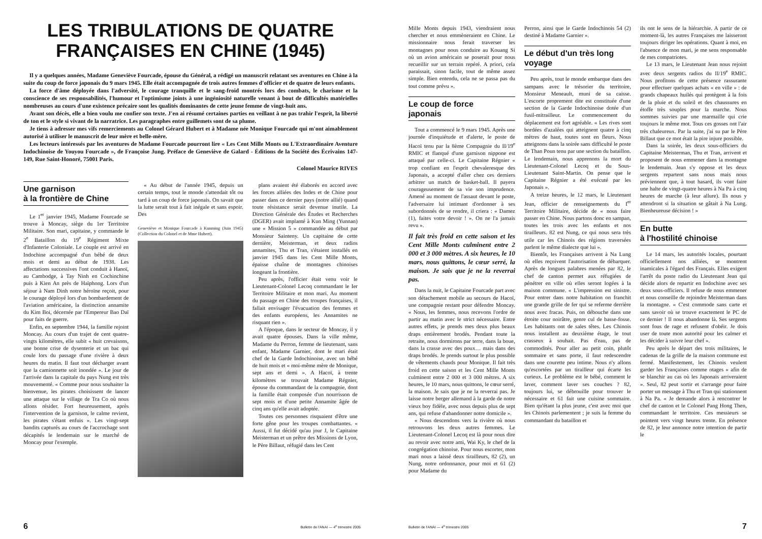LES TRIBULATIONS DE QUATRE
FRANÇAISES EN CHINE (1945)
Il y a quelques années, Madame Geneviève Fourcade, épouse du Général, a rédigé un manuscrit relatant ses aventures en Chine à la suite du coup de force japonais du 9 mars 1945. Elle était accompagnée de trois autres femmes d'officier et de quatre de leurs enfants.
La force d'âme déployée dans l'adversité, le courage tranquille et le sang-froid montrés lors des combats, le charisme et la conscience de ses responsabilités, l'humour et l'optimisme joints à une ingéniosité naturelle venant à bout de difficultés matérielles nombreuses au cours d'une existence précaire sont les qualités dominantes de cette jeune femme de vingt-huit ans.
Avant son décès, elle a bien voulu me confier son texte. J'en ai résumé certaines parties en veillant à ne pas trahir l'esprit, la liberté de ton et le style si vivant de la narratrice. Les paragraphes entre guillemets sont de sa plume.
Je tiens à adresser mes vifs remerciements au Colonel Gérard Hubert et à Madame née Monique Fourcade qui m'ont aimablement autorisé à utiliser le manuscrit de leur mère et belle-mère.
Les lecteurs intéressés par les aventures de Madame Fourcade pourront lire « Les Cent Mille Monts ou L'Extraordinaire Aventure Indochinoise de Youyou Fourcade », de Françoise Jung. Préface de Geneviève de Galard - Éditions de la Société des Écrivains 147-149, Rue Saint-Honoré, 75001 Paris.
Colonel Maurice RIVES
Une garnison
à la frontière de Chine
Le 1<sup>er</sup> janvier 1945, Madame Fourcade se trouve à Moncay, siège du 1er Territoire Militaire. Son mari, capitaine, y commande le 2<sup>e</sup> Bataillon du 19<sup>e</sup> Régiment Mixte d'Infanterie Coloniale. Le couple est arrivé en Indochine accompagné d'un bébé de deux mois et demi au début de 1938. Les affectations successives l'ont conduit à Hanoï, au Cambodge, à Tay Ninh en Cochinchine puis à Kien An près de Haïphong. Lors d'un séjour à Nam Dinh notre héroïne reçoit, pour le courage déployé lors d'un bombardement de l'aviation américaine, la distinction annamite du Kim Boi, décernée par l'Empereur Bao Daï pour faits de guerre.
Enfin, en septembre 1944, la famille rejoint Moncay. Au cours d'un trajet de cent quatre-vingts kilomètres, elle subit « huit crevaisons, une bonne crise de dysenterie et un bac qui coule lors du passage d'une rivière à deux heures du matin. Il faut tout décharger avant que la camionnette soit inondée ». Le jour de l'arrivée dans la capitale du pays Nung est très mouvementé. « Comme pour nous souhaiter la bienvenue, les pirates choisissent de lancer une attaque sur le village de Tra Co où nous allons résider. Fort heureusement, après l'intervention de la garnison, le calme revient, les pirates s'étant enfuis ». Les vingt-sept bandits capturés au cours de l'accrochage sont décapités le lendemain sur le marché de Moncay pour l'exemple.
« Au début de l'année 1945, depuis un certain temps, tout le monde s'attendait tôt ou tard à un coup de force japonais. On savait que la lutte serait tout à fait inégale et sans espoir. Des
Geneviève et Monique Fourcade à Kunming (Juin 1945) (Collection du Colonel et de Mme Hubert).
plans avaient été élaborés en accord avec les forces alliées des Indes et de Chine pour passer dans ce dernier pays (notre allié) quand toute résistance serait devenue inutile. La Direction Générale des Études et Recherches (DGER) avait implanté à Kun Ming (Yunnan) une « Mission 5 » commandée au début par Monsieur Sainteny. Un capitaine de cette dernière, Meisterman, et deux radios annamites, Thu et Tran, s'étaient installés en janvier 1945 dans les Cent Mille Monts, épaisse chaîne de montagnes chinoises longeant la frontière.
Peu après, l'officier était venu voir le Lieutenant-Colonel Lecoq commandant le Ier Territoire Militaire et mon mari. Au moment du passage en Chine des troupes françaises, il fallait envisager l'évacuation des femmes et des enfants européens, les Annamites ne risquant rien ».
A l'époque, dans le secteur de Moncay, il y avait quatre épouses. Dans la ville même, Madame du Perron, femme de lieutenant, sans enfant, Madame Garnier, dont le mari était chef de la Garde Indochinoise, avec un bébé de huit mois et « moi-même mère de Monique, sept ans et demi ». A Hacoï, à trente kilomètres se trouvait Madame Régnier, épouse du commandant de la compagnie, dont la famille était composée d'un nourrisson de sept mois et d'une petite Annamite âgée de cinq ans qu'elle avait adoptée.
Toutes ces personnes risquaient d'être une forte gêne pour les troupes combattantes. « Aussi, il fut décidé qu'au jour J, le Capitaine Meisterman et un prêtre des Missions de Lyon, le Père Billaut, réfugié dans les Cent
6
Bulletin de l'ANAI — 4<sup>e</sup> trimestre 2005
Mille Monts depuis 1943, viendraient nous chercher et nous emmèneraient en Chine. Le missionnaire nous ferait traverser les montagnes pour nous conduire au Kouang Si où un avion américain se poserait pour nous recueillir sur un terrain repéré. A priori, cela paraissait, sinon facile, tout de même assez simple. Bien entendu, cela ne se passa pas du tout comme prévu ».
Le coup de force
japonais
Tout a commencé le 9 mars 1945. Après une journée d'inquiétude et d'alerte, le poste de Hacoï tenu par la 8ème Compagnie du II/19<sup>e</sup> RMIC et flanqué d'une garnison nippone est attaqué par celle-ci. Le Capitaine Régnier « trop confiant en l'esprit chevaleresque des Japonais, a accepté d'aller chez ces derniers arbitrer un match de basket-ball. Il payera courageusement de sa vie son imprudence. Amené au moment de l'assaut devant le poste, l'adversaire lui intimant d'ordonner à ses subordonnés de se rendre, il criera : « Damez (1), faites votre devoir ! ». On ne l'a jamais revu ».
Il fait très froid en cette saison et les Cent Mille Monts culminent entre 2 000 et 3 000 mètres. A six heures, le 10 mars, nous quittons, le cœur serré, la maison. Je sais que je ne la reverrai pas.
Dans la nuit, le Capitaine Fourcade part avec son détachement mobile au secours de Hacoï, une compagnie restant pour défendre Moncay. « Nous, les femmes, nous recevons l'ordre de partir au matin avec le strict nécessaire. Entre autres effets, je prends mes deux plus beaux draps entièrement brodés. Pendant toute la retraite, nous dormirons par terre, dans la boue, dans la crasse avec des poux… mais dans des draps brodés. Je prends surtout le plus possible de vêtements chauds pour Monique. Il fait très froid en cette saison et les Cent Mille Monts culminent entre 2 000 et 3 000 mètres. A six heures, le 10 mars, nous quittons, le cœur serré, la maison. Je sais que je ne la reverrai pas. Je laisse notre berger allemand à la garde de notre vieux boy fidèle, avec nous depuis plus de sept ans, qui refuse d'abandonner notre domicile ».
« Nous descendons vers la rivière où nous retrouvons les deux autres femmes. Le Lieutenant-Colonel Lecoq est là pour nous dire au revoir avec notre ami, Wai Ky, le chef de la congrégation chinoise. Pour nous escorter, mon mari nous a laissé deux tirailleurs, 82 (2), un Nung, notre ordonnance, pour moi et 61 (2) pour Madame du
Perron, ainsi que le Garde Indochinois 54 (2) destiné à Madame Garnier ».
Le début d'un très long
voyage
Peu après, tout le monde embarque dans des sampans avec le trésorier du territoire, Monsieur Meneault, muni de sa caisse. L'escorte proprement dite est constituée d'une section de la Garde Indochinoise dotée d'un fusil-mitrailleur. Le commencement du déplacement est fort agréable. « Les rives sont bordées d'azalées qui atteignent quatre à cinq mètres de haut, toutes sont en fleurs. Nous atteignons dans la soirée sans difficulté le poste de Than Poun tenu par une section du bataillon. Le lendemain, nous apprenons la mort du Lieutenant-Colonel Lecoq et du Sous-Lieutenant Saint-Martin. On pense que le Capitaine Régnier a été exécuté par les Japonais ».
A treize heures, le 12 mars, le Lieutenant Jean, officier de renseignements du I<sup>er</sup> Territoire Militaire, décide de « nous faire passer en Chine. Nous partons donc en sampan, toutes les trois avec les enfants et nos tirailleurs. 82 est Nung, ce qui nous sera très utile car les Chinois des régions traversées parlent le même dialecte que lui ».
Bientôt, les Françaises arrivent à Na Lung où elles reçoivent l'autorisation de débarquer. Après de longues palabres menées par 82, le chef de canton permet aux réfugiées de pénétrer en ville où elles seront logées à la maison commune. « L'impression est sinistre. Pour entrer dans notre habitation on franchit une grande grille de fer qui se referme derrière nous avec fracas. Puis, on débouche dans une étroite cour noirâtre, genre cul de basse-fosse. Les habitants ont de sales têtes. Les Chinois nous installent au deuxième étage, le tout crasseux à souhait. Pas d'eau, pas de commodités. Pour aller au petit coin, plutôt sommaire et sans porte, il faut redescendre dans une courette peu intime. Nous n'y allons qu'escortées par un tirailleur qui écarte les curieux. Le problème est le bébé, comment le laver, comment laver ses couches ? 82, toujours lui, se débrouille pour trouver le nécessaire et 61 fait une cuisine sommaire. Bien qu'étant la plus jeune, c'est avec moi que les Chinois parlementent ; je suis la femme du commandant du bataillon et
ils ont le sens de la hiérarchie. A partir de ce moment-là, les autres Françaises me laisseront toujours diriger les opérations. Quant à moi, en l'absence de mon mari, je me sens responsable de mes compatriotes.
Le 13 mars, le Lieutenant Jean nous rejoint avec deux sergents radios du II/19<sup>e</sup> RMIC. Nous profitons de cette présence rassurante pour effectuer quelques achats « en ville » : de grands chapeaux huilés qui protègent à la fois de la pluie et du soleil et des chaussures en étoffe très souples pour la marche. Nous sommes suivies par une marmaille qui crie toujours le même mot. Tous ces gosses ont l'air très chaleureux. Par la suite, j'ai su par le Père Billaut que ce mot était la pire injure possible.
Dans la soirée, les deux sous-officiers du Capitaine Meisterman, Thu et Tran, arrivent et proposent de nous emmener dans la montagne le lendemain. Jean s'y oppose et les deux sergents repartent sans nous mais nous préviennent que, à tout hasard, ils vont faire une halte de vingt-quatre heures à Na Pa à cinq heures de marche (à leur allure). Ils nous y attendront si la situation se gâtait à Na Lung. Bienheureuse décision ! »
En butte
à l'hostilité chinoise
Le 14 mars, les autorités locales, pourtant officiellement nos alliées, se montrent inamicales à l'égard des Français. Elles exigent l'arrêt du poste radio du Lieutenant Jean qui décide alors de repartir en Indochine avec ses deux sous-officiers. Il refuse de nous emmener et nous conseille de rejoindre Meisterman dans la montagne. « C'est commode sans carte et sans savoir où se trouve exactement le PC de ce dernier ! Il nous abandonne là. Ses sergents sont fous de rage et refusent d'obéir. Je dois user de toute mon autorité pour les calmer et les décider à suivre leur chef ».
Peu après le départ des trois militaires, le cadenas de la grille de la maison commune est fermé. Manifestement, les Chinois veulent garder les Françaises comme otages « afin de se blanchir au cas où les Japonais arriveraient ». Seul, 82 peut sortir et s'arrange pour faire porter un message à Thu et Tran qui stationnent à Na Pa. « Je demande alors à rencontrer le chef de canton et le Colonel Pang Hong Then, commandant le territoire. Ces messieurs se pointent vers vingt heures trente. En présence de 82, je leur annonce notre intention de partir le
Bulletin de l'ANAI — 4<sup>e</sup> trimestre 2005
7